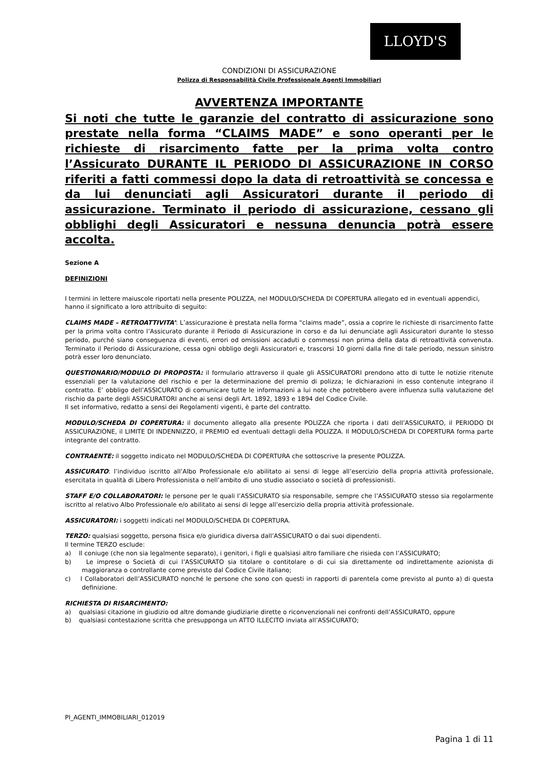LLOYD'S
CONDIZIONI DI ASSICURAZIONE
Polizza di Responsabilità Civile Professionale Agenti Immobiliari
AVVERTENZA IMPORTANTE
Si noti che tutte le garanzie del contratto di assicurazione sono prestate nella forma “CLAIMS MADE” e sono operanti per le richieste di risarcimento fatte per la prima volta contro l’Assicurato DURANTE IL PERIODO DI ASSICURAZIONE IN CORSO riferiti a fatti commessi dopo la data di retroattività se concessa e da lui denunciati agli Assicuratori durante il periodo di assicurazione. Terminato il periodo di assicurazione, cessano gli obblighi degli Assicuratori e nessuna denuncia potrà essere accolta.
Sezione A
DEFINIZIONI
I termini in lettere maiuscole riportati nella presente POLIZZA, nel MODULO/SCHEDA DI COPERTURA allegato ed in eventuali appendici, hanno il significato a loro attribuito di seguito:
CLAIMS MADE – RETROATTIVITA’: L’assicurazione è prestata nella forma “claims made”, ossia a coprire le richieste di risarcimento fatte per la prima volta contro l’Assicurato durante il Periodo di Assicurazione in corso e da lui denunciate agli Assicuratori durante lo stesso periodo, purché siano conseguenza di eventi, errori od omissioni accaduti o commessi non prima della data di retroattività convenuta. Terminato il Periodo di Assicurazione, cessa ogni obbligo degli Assicuratori e, trascorsi 10 giorni dalla fine di tale periodo, nessun sinistro potrà esser loro denunciato.
QUESTIONARIO/MODULO DI PROPOSTA: il formulario attraverso il quale gli ASSICURATORI prendono atto di tutte le notizie ritenute essenziali per la valutazione del rischio e per la determinazione del premio di polizza; le dichiarazioni in esso contenute integrano il contratto. E’ obbligo dell’ASSICURATO di comunicare tutte le informazioni a lui note che potrebbero avere influenza sulla valutazione del rischio da parte degli ASSICURATORI anche ai sensi degli Art. 1892, 1893 e 1894 del Codice Civile.
Il set informativo, redatto a sensi dei Regolamenti vigenti, è parte del contratto.
MODULO/SCHEDA DI COPERTURA: il documento allegato alla presente POLIZZA che riporta i dati dell’ASSICURATO, il PERIODO DI ASSICURAZIONE, il LIMITE DI INDENNIZZO, il PREMIO ed eventuali dettagli della POLIZZA. Il MODULO/SCHEDA DI COPERTURA forma parte integrante del contratto.
CONTRAENTE: il soggetto indicato nel MODULO/SCHEDA DI COPERTURA che sottoscrive la presente POLIZZA.
ASSICURATO: l’individuo iscritto all’Albo Professionale e/o abilitato ai sensi di legge all’esercizio della propria attività professionale, esercitata in qualità di Libero Professionista o nell’ambito di uno studio associato o società di professionisti.
STAFF E/O COLLABORATORI: le persone per le quali l’ASSICURATO sia responsabile, sempre che l’ASSICURATO stesso sia regolarmente iscritto al relativo Albo Professionale e/o abilitato ai sensi di legge all’esercizio della propria attività professionale.
ASSICURATORI: i soggetti indicati nel MODULO/SCHEDA DI COPERTURA.
TERZO: qualsiasi soggetto, persona fisica e/o giuridica diversa dall’ASSICURATO o dai suoi dipendenti.
Il termine TERZO esclude:
a) Il coniuge (che non sia legalmente separato), i genitori, i figli e qualsiasi altro familiare che risieda con l’ASSICURATO;
b) Le imprese o Società di cui l’ASSICURATO sia titolare o contitolare o di cui sia direttamente od indirettamente azionista di maggioranza o controllante come previsto dal Codice Civile italiano;
c) I Collaboratori dell’ASSICURATO nonché le persone che sono con questi in rapporti di parentela come previsto al punto a) di questa definizione.
RICHIESTA DI RISARCIMENTO:
a) qualsiasi citazione in giudizio od altre domande giudiziarie dirette o riconvenzionali nei confronti dell’ASSICURATO, oppure
b) qualsiasi contestazione scritta che presupponga un ATTO ILLECITO inviata all’ASSICURATO;
PI_AGENTI_IMMOBILIARI_012019
Pagina 1 di 11